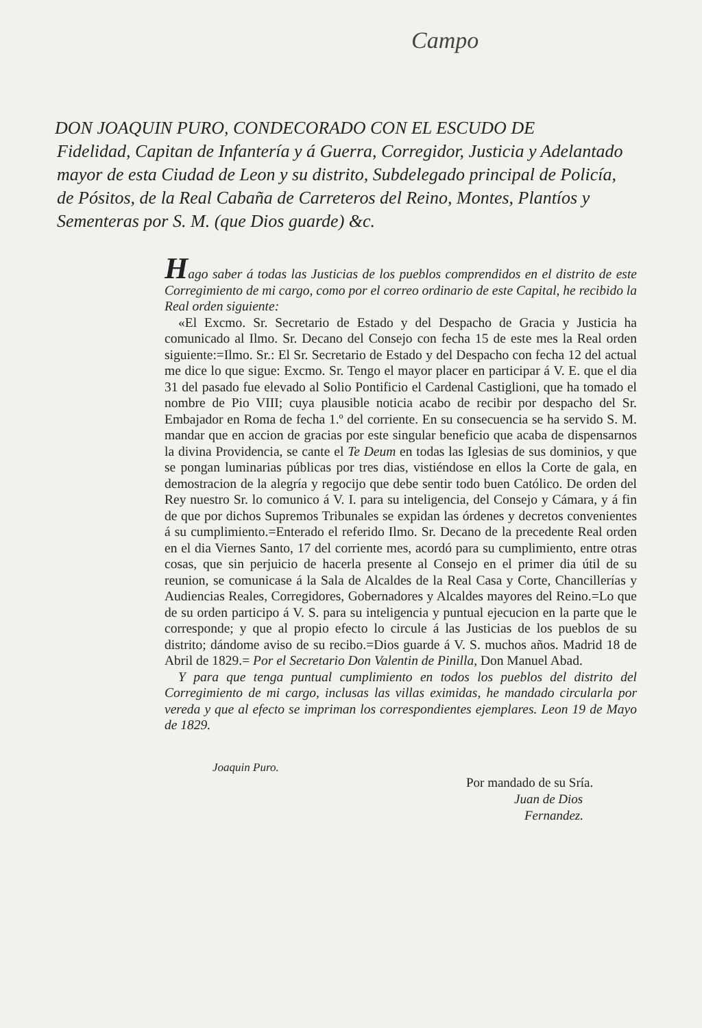Campo
DON JOAQUIN PURO, CONDECORADO CON EL ESCUDO DE
Fidelidad, Capitan de Infantería y á Guerra, Corregidor, Justicia y Adelantado mayor de esta Ciudad de Leon y su distrito, Subdelegado principal de Policía, de Pósitos, de la Real Cabaña de Carreteros del Reino, Montes, Plantíos y Sementeras por S. M. (que Dios guarde) &c.
Hago saber á todas las Justicias de los pueblos comprendidos en el distrito de este Corregimiento de mi cargo, como por el correo ordinario de este Capital, he recibido la Real orden siguiente:
«El Excmo. Sr. Secretario de Estado y del Despacho de Gracia y Justicia ha comunicado al Ilmo. Sr. Decano del Consejo con fecha 15 de este mes la Real orden siguiente:=Ilmo. Sr.: El Sr. Secretario de Estado y del Despacho con fecha 12 del actual me dice lo que sigue: Excmo. Sr. Tengo el mayor placer en participar á V. E. que el dia 31 del pasado fue elevado al Solio Pontificio el Cardenal Castiglioni, que ha tomado el nombre de Pio VIII; cuya plausible noticia acabo de recibir por despacho del Sr. Embajador en Roma de fecha 1.º del corriente. En su consecuencia se ha servido S. M. mandar que en accion de gracias por este singular beneficio que acaba de dispensarnos la divina Providencia, se cante el Te Deum en todas las Iglesias de sus dominios, y que se pongan luminarias públicas por tres dias, vistiéndose en ellos la Corte de gala, en demostracion de la alegría y regocijo que debe sentir todo buen Católico. De orden del Rey nuestro Sr. lo comunico á V. I. para su inteligencia, del Consejo y Cámara, y á fin de que por dichos Supremos Tribunales se expidan las órdenes y decretos convenientes á su cumplimiento.=Enterado el referido Ilmo. Sr. Decano de la precedente Real orden en el dia Viernes Santo, 17 del corriente mes, acordó para su cumplimiento, entre otras cosas, que sin perjuicio de hacerla presente al Consejo en el primer dia útil de su reunion, se comunicase á la Sala de Alcaldes de la Real Casa y Corte, Chancillerías y Audiencias Reales, Corregidores, Gobernadores y Alcaldes mayores del Reino.=Lo que de su orden participo á V. S. para su inteligencia y puntual ejecucion en la parte que le corresponde; y que al propio efecto lo circule á las Justicias de los pueblos de su distrito; dándome aviso de su recibo.=Dios guarde á V. S. muchos años. Madrid 18 de Abril de 1829.= Por el Secretario Don Valentin de Pinilla, Don Manuel Abad.
Y para que tenga puntual cumplimiento en todos los pueblos del distrito del Corregimiento de mi cargo, inclusas las villas eximidas, he mandado circularla por vereda y que al efecto se impriman los correspondientes ejemplares. Leon 19 de Mayo de 1829.
Joaquin Puro.
Por mandado de su Sría.
Juan de Dios
Fernandez.